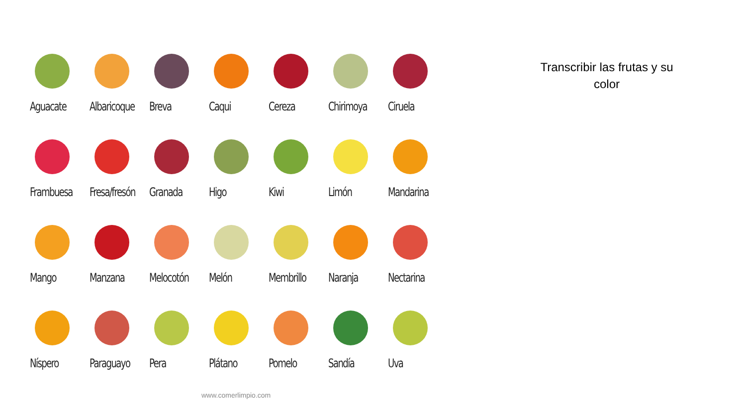Aguacate
Albaricoque
Breva
Caqui
Cereza
Chirimoya
Ciruela
Frambuesa
Fresa/fresón
Granada
Higo
Kiwi
Limón
Mandarina
Mango
Manzana
Melocotón
Melón
Membrillo
Naranja
Nectarina
Níspero
Paraguayo
Pera
Plátano
Pomelo
Sandía
Uva
www.comerlimpio.com
Transcribir las frutas y su color